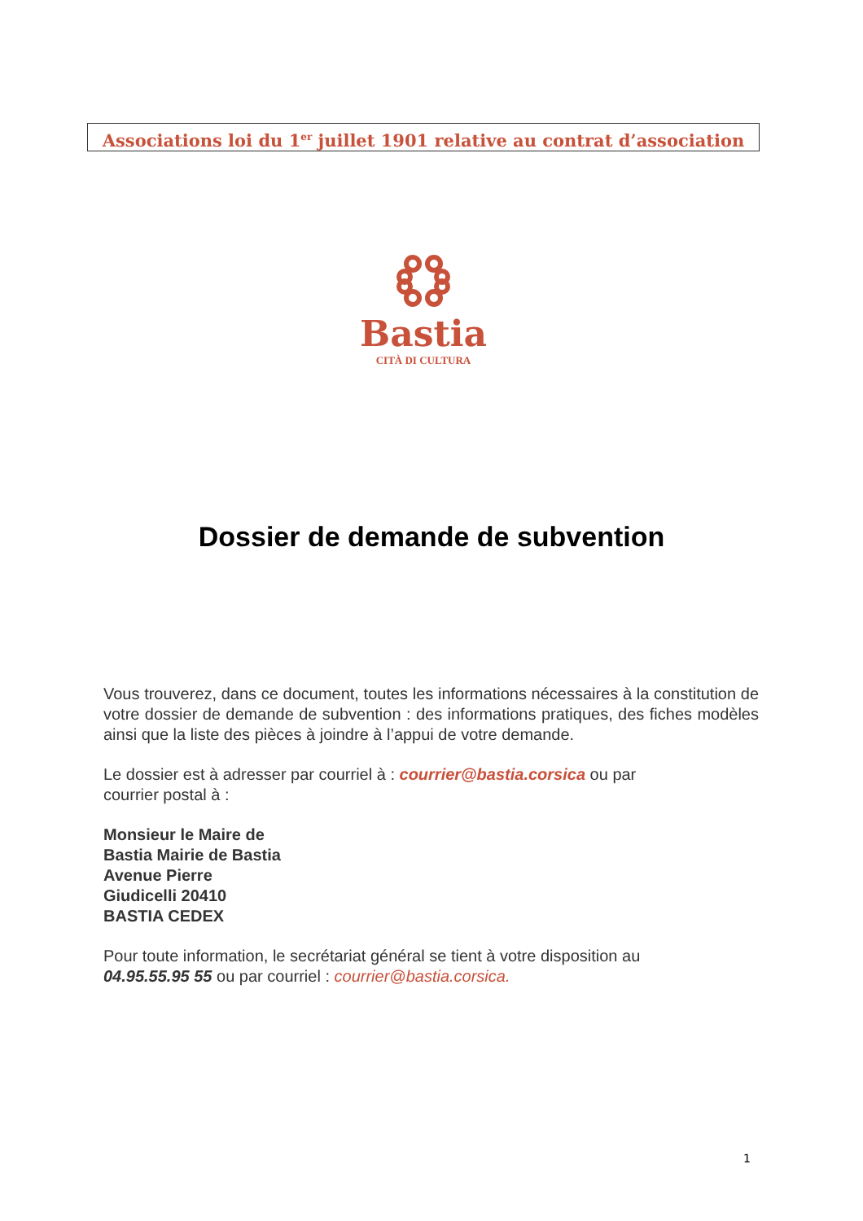Associations loi du 1<sup>er</sup> juillet 1901 relative au contrat d’association
Bastia
CITÀ DI CULTURA
Dossier de demande de subvention
Vous trouverez, dans ce document, toutes les informations nécessaires à la constitution de votre dossier de demande de subvention : des informations pratiques, des fiches modèles ainsi que la liste des pièces à joindre à l’appui de votre demande.
Le dossier est à adresser par courriel à : courrier@bastia.corsica ou par
courrier postal à :
Monsieur le Maire de
Bastia Mairie de Bastia
Avenue Pierre
Giudicelli 20410
BASTIA CEDEX
Pour toute information, le secrétariat général se tient à votre disposition au
04.95.55.95 55 ou par courriel : courrier@bastia.corsica.
1